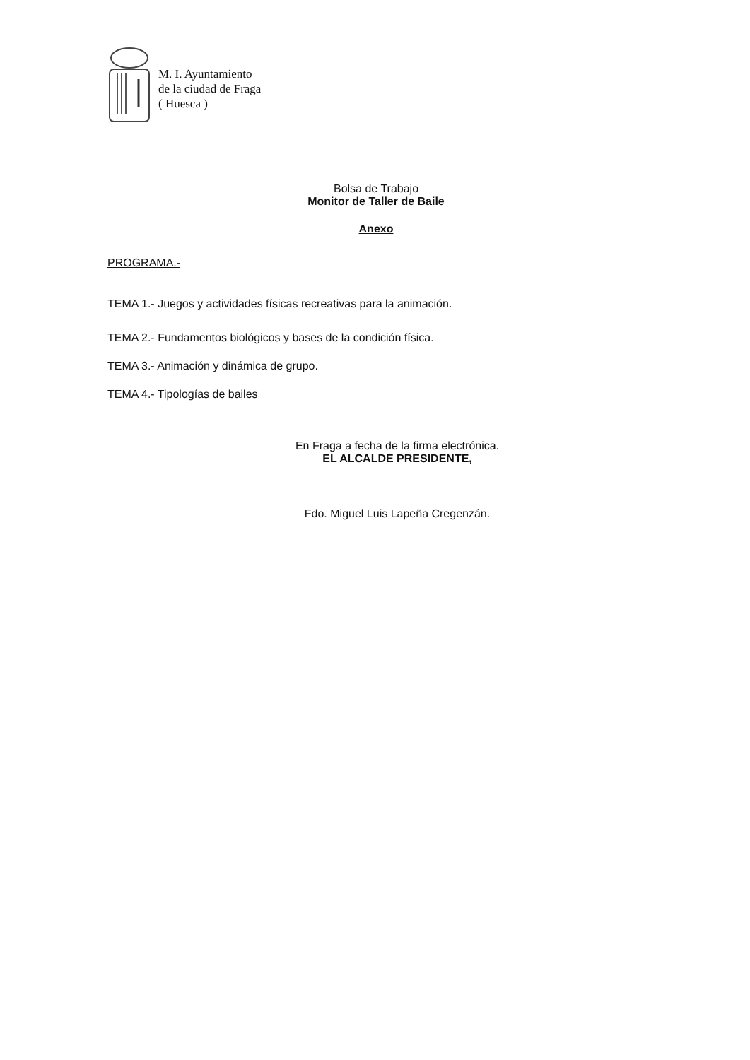M. I. Ayuntamiento
de la ciudad de Fraga
( Huesca )
Bolsa de Trabajo
Monitor de Taller de Baile
Anexo
PROGRAMA.-
TEMA 1.- Juegos y actividades físicas recreativas para la animación.
TEMA 2.- Fundamentos biológicos y bases de la condición física.
TEMA 3.- Animación y dinámica de grupo.
TEMA 4.- Tipologías de bailes
En Fraga a fecha de la firma electrónica.
EL ALCALDE PRESIDENTE,
Fdo. Miguel Luis Lapeña Cregenzán.